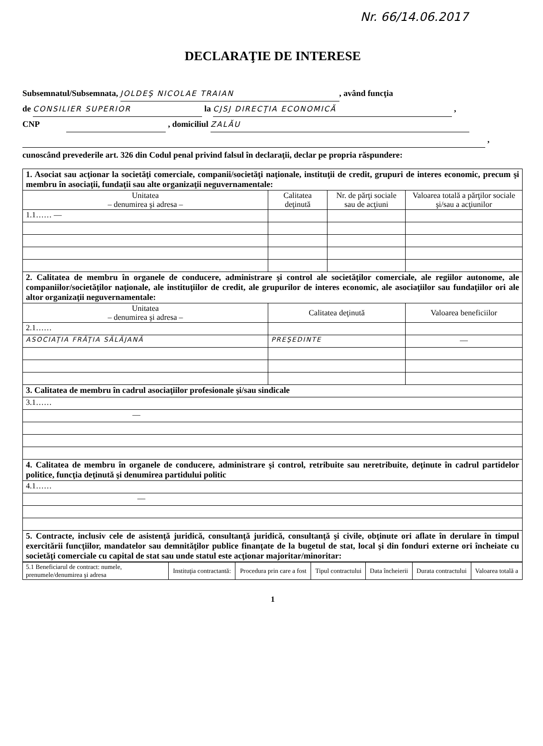Nr. 66/14.06.2017
DECLARAŢIE DE INTERESE
Subsemnatul/Subsemnata, JOLDEŞ NICOLAE TRAIAN, având funcţia
de CONSILIER SUPERIOR la CJSJ DIRECŢIA ECONOMICĂ ,
CNP , domiciliul ZALĂU
,
cunoscând prevederile art. 326 din Codul penal privind falsul în declaraţii, declar pe propria răspundere:
| 1. Asociat sau acţionar la societăţi comerciale, companii/societăţi naţionale, instituţii de credit, grupuri de interes economic, precum şi membru în asociaţii, fundaţii sau alte organizaţii neguvernamentale: | | | |
| Unitatea – denumirea şi adresa – | Calitatea deţinută | Nr. de părţi sociale sau de acţiuni | Valoarea totală a părţilor sociale şi/sau a acţiunilor |
| 1.1…… — | | | |
| 2. Calitatea de membru în organele de conducere, administrare şi control ale societăţilor comerciale, ale regiilor autonome, ale companiilor/societăţilor naţionale, ale instituţiilor de credit, ale grupurilor de interes economic, ale asociaţiilor sau fundaţiilor ori ale altor organizaţii neguvernamentale: | | | |
| Unitatea – denumirea şi adresa – | Calitatea deţinută | | Valoarea beneficiilor |
| 2.1…… | | | |
| ASOCIAŢIA FRĂŢIA SĂLĂJANĂ | PREŞEDINTE | | — |
| 3. Calitatea de membru în cadrul asociaţiilor profesionale şi/sau sindicale | | | |
| 3.1…… | | | |
| — | | | |
| 4. Calitatea de membru în organele de conducere, administrare şi control, retribuite sau neretribuite, deţinute în cadrul partidelor politice, funcţia deţinută şi denumirea partidului politic | | | |
| 4.1…… | | | |
| — | | | |
| 5. Contracte, inclusiv cele de asistenţă juridică, consultanţă juridică, consultanţă şi civile, obţinute ori aflate în derulare în timpul exercitării funcţiilor, mandatelor sau demnităţilor publice finanţate de la bugetul de stat, local şi din fonduri externe ori încheiate cu societăţi comerciale cu capital de stat sau unde statul este acţionar majoritar/minoritar: | | | |
| 5.1 Beneficiarul de contract: numele, prenumele/denumirea şi adresa | Instituţia contractantă: | Procedura prin care a fost | Tipul contractului | Data încheierii | Durata contractului | Valoarea totală a |
| --- | --- | --- | --- | --- | --- | --- |
1